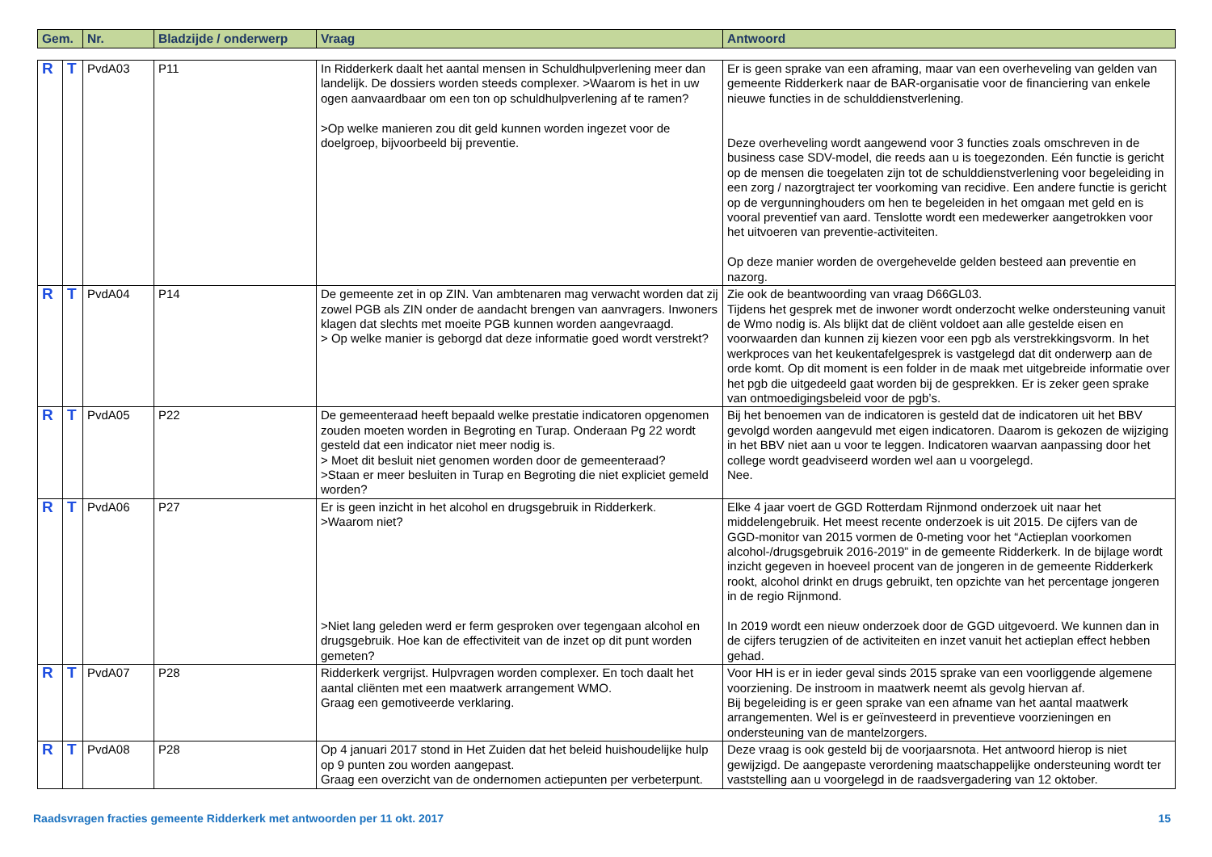| Gem. | Nr. | Bladzijde / onderwerp | Vraag | Antwoord |
| --- | --- | --- | --- | --- |
| R | T | PvdA03 | P11 | In Ridderkerk daalt het aantal mensen in Schuldhulpverlening meer dan landelijk. De dossiers worden steeds complexer. >Waarom is het in uw ogen aanvaardbaar om een ton op schuldhulpverlening af te ramen? >Op welke manieren zou dit geld kunnen worden ingezet voor de doelgroep, bijvoorbeeld bij preventie. | Er is geen sprake van een aframing, maar van een overheveling van gelden van gemeente Ridderkerk naar de BAR-organisatie voor de financiering van enkele nieuwe functies in de schulddienstverlening. Deze overheveling wordt aangewend voor 3 functies zoals omschreven in de business case SDV-model, die reeds aan u is toegezonden. Eén functie is gericht op de mensen die toegelaten zijn tot de schulddienstverlening voor begeleiding in een zorg / nazorgtraject ter voorkoming van recidive. Een andere functie is gericht op de vergunninghouders om hen te begeleiden in het omgaan met geld en is vooral preventief van aard. Tenslotte wordt een medewerker aangetrokken voor het uitvoeren van preventie-activiteiten. Op deze manier worden de overgehevelde gelden besteed aan preventie en nazorg. |
| R | T | PvdA04 | P14 | De gemeente zet in op ZIN. Van ambtenaren mag verwacht worden dat zij zowel PGB als ZIN onder de aandacht brengen van aanvragers. Inwoners klagen dat slechts met moeite PGB kunnen worden aangevraagd. > Op welke manier is geborgd dat deze informatie goed wordt verstrekt? | Zie ook de beantwoording van vraag D66GL03. Tijdens het gesprek met de inwoner wordt onderzocht welke ondersteuning vanuit de Wmo nodig is. Als blijkt dat de cliënt voldoet aan alle gestelde eisen en voorwaarden dan kunnen zij kiezen voor een pgb als verstrekkingsvorm. In het werkproces van het keukentafelgesprek is vastgelegd dat dit onderwerp aan de orde komt. Op dit moment is een folder in de maak met uitgebreide informatie over het pgb die uitgedeeld gaat worden bij de gesprekken. Er is zeker geen sprake van ontmoedigingsbeleid voor de pgb’s. |
| R | T | PvdA05 | P22 | De gemeenteraad heeft bepaald welke prestatie indicatoren opgenomen zouden moeten worden in Begroting en Turap. Onderaan Pg 22 wordt gesteld dat een indicator niet meer nodig is. > Moet dit besluit niet genomen worden door de gemeenteraad? >Staan er meer besluiten in Turap en Begroting die niet expliciet gemeld worden? | Bij het benoemen van de indicatoren is gesteld dat de indicatoren uit het BBV gevolgd worden aangevuld met eigen indicatoren. Daarom is gekozen de wijziging in het BBV niet aan u voor te leggen. Indicatoren waarvan aanpassing door het college wordt geadviseerd worden wel aan u voorgelegd. Nee. |
| R | T | PvdA06 | P27 | Er is geen inzicht in het alcohol en drugsgebruik in Ridderkerk. >Waarom niet? >Niet lang geleden werd er ferm gesproken over tegengaan alcohol en drugsgebruik. Hoe kan de effectiviteit van de inzet op dit punt worden gemeten? | Elke 4 jaar voert de GGD Rotterdam Rijnmond onderzoek uit naar het middelengebruik. Het meest recente onderzoek is uit 2015. De cijfers van de GGD-monitor van 2015 vormen de 0-meting voor het “Actieplan voorkomen alcohol-/drugsgebruik 2016-2019” in de gemeente Ridderkerk. In de bijlage wordt inzicht gegeven in hoeveel procent van de jongeren in de gemeente Ridderkerk rookt, alcohol drinkt en drugs gebruikt, ten opzichte van het percentage jongeren in de regio Rijnmond. In 2019 wordt een nieuw onderzoek door de GGD uitgevoerd. We kunnen dan in de cijfers terugzien of de activiteiten en inzet vanuit het actieplan effect hebben gehad. |
| R | T | PvdA07 | P28 | Ridderkerk vergrijst. Hulpvragen worden complexer. En toch daalt het aantal cliënten met een maatwerk arrangement WMO. Graag een gemotiveerde verklaring. | Voor HH is er in ieder geval sinds 2015 sprake van een voorliggende algemene voorziening. De instroom in maatwerk neemt als gevolg hiervan af. Bij begeleiding is er geen sprake van een afname van het aantal maatwerk arrangementen. Wel is er geïnvesteerd in preventieve voorzieningen en ondersteuning van de mantelzorgers. |
| R | T | PvdA08 | P28 | Op 4 januari 2017 stond in Het Zuiden dat het beleid huishoudelijke hulp op 9 punten zou worden aangepast. Graag een overzicht van de ondernomen actiepunten per verbeterpunt. | Deze vraag is ook gesteld bij de voorjaarsnota. Het antwoord hierop is niet gewijzigd. De aangepaste verordening maatschappelijke ondersteuning wordt ter vaststelling aan u voorgelegd in de raadsvergadering van 12 oktober. |
Raadsvragen fracties gemeente Ridderkerk met antwoorden per 11 okt. 2017 15